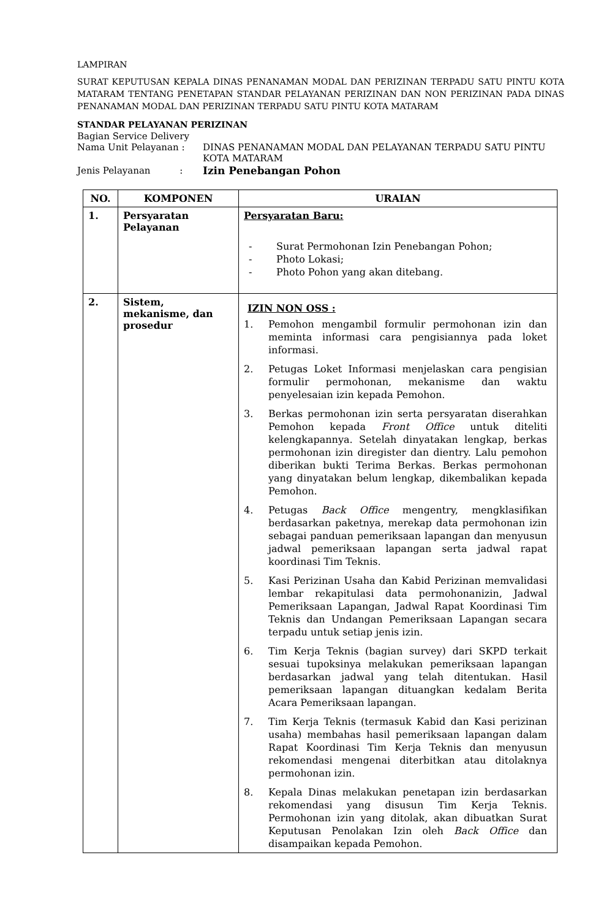LAMPIRAN
SURAT KEPUTUSAN KEPALA DINAS PENANAMAN MODAL DAN PERIZINAN TERPADU SATU PINTU KOTA MATARAM TENTANG PENETAPAN STANDAR PELAYANAN PERIZINAN DAN NON PERIZINAN PADA DINAS PENANAMAN MODAL DAN PERIZINAN TERPADU SATU PINTU KOTA MATARAM
STANDAR PELAYANAN PERIZINAN
Bagian Service Delivery
Nama Unit Pelayanan : DINAS PENANAMAN MODAL DAN PELAYANAN TERPADU SATU PINTU
KOTA MATARAM
Jenis Pelayanan : Izin Penebangan Pohon
| NO. | KOMPONEN | URAIAN |
| --- | --- | --- |
| 1. | Persyaratan Pelayanan | Persyaratan Baru: - Surat Permohonan Izin Penebangan Pohon; - Photo Lokasi; - Photo Pohon yang akan ditebang. |
| 2. | Sistem, mekanisme, dan prosedur | IZIN NON OSS : 1. Pemohon mengambil formulir permohonan izin dan meminta informasi cara pengisiannya pada loket informasi. 2. Petugas Loket Informasi menjelaskan cara pengisian formulir permohonan, mekanisme dan waktu penyelesaian izin kepada Pemohon. 3. Berkas permohonan izin serta persyaratan diserahkan Pemohon kepada Front Office untuk diteliti kelengkapannya. Setelah dinyatakan lengkap, berkas permohonan izin diregister dan dientry. Lalu pemohon diberikan bukti Terima Berkas. Berkas permohonan yang dinyatakan belum lengkap, dikembalikan kepada Pemohon. 4. Petugas Back Office mengentry, mengklasifikan berdasarkan paketnya, merekap data permohonan izin sebagai panduan pemeriksaan lapangan dan menyusun jadwal pemeriksaan lapangan serta jadwal rapat koordinasi Tim Teknis. 5. Kasi Perizinan Usaha dan Kabid Perizinan memvalidasi lembar rekapitulasi data permohonanizin, Jadwal Pemeriksaan Lapangan, Jadwal Rapat Koordinasi Tim Teknis dan Undangan Pemeriksaan Lapangan secara terpadu untuk setiap jenis izin. 6. Tim Kerja Teknis (bagian survey) dari SKPD terkait sesuai tupoksinya melakukan pemeriksaan lapangan berdasarkan jadwal yang telah ditentukan. Hasil pemeriksaan lapangan dituangkan kedalam Berita Acara Pemeriksaan lapangan. 7. Tim Kerja Teknis (termasuk Kabid dan Kasi perizinan usaha) membahas hasil pemeriksaan lapangan dalam Rapat Koordinasi Tim Kerja Teknis dan menyusun rekomendasi mengenai diterbitkan atau ditolaknya permohonan izin. 8. Kepala Dinas melakukan penetapan izin berdasarkan rekomendasi yang disusun Tim Kerja Teknis. Permohonan izin yang ditolak, akan dibuatkan Surat Keputusan Penolakan Izin oleh Back Office dan disampaikan kepada Pemohon. |